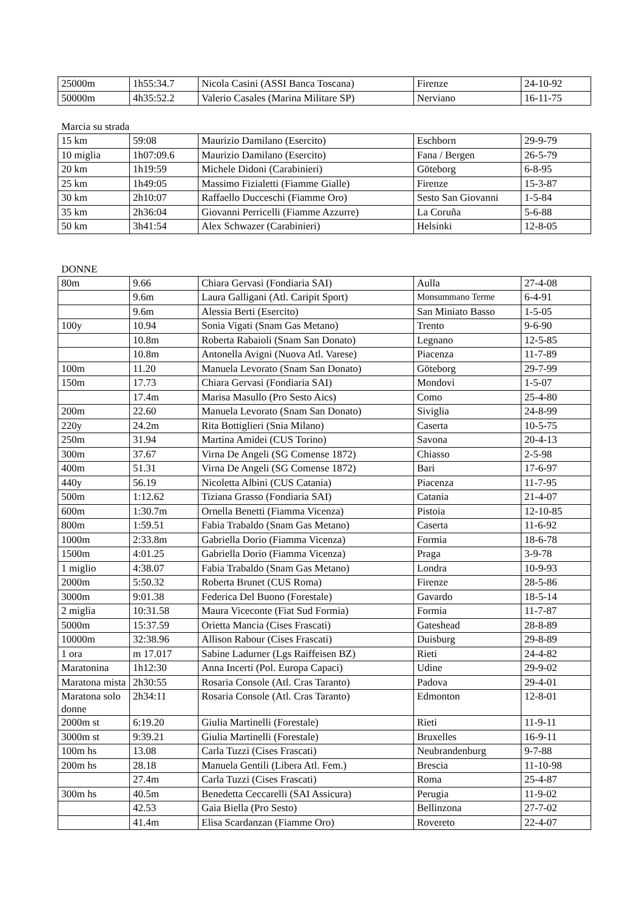| 25000m | 1h55:34.7 | Nicola Casini (ASSI Banca Toscana) | Firenze | 24-10-92 |
| 50000m | 4h35:52.2 | Valerio Casales (Marina Militare SP) | Nerviano | 16-11-75 |
Marcia su strada
| 15 km | 59:08 | Maurizio Damilano (Esercito) | Eschborn | 29-9-79 |
| 10 miglia | 1h07:09.6 | Maurizio Damilano (Esercito) | Fana / Bergen | 26-5-79 |
| 20 km | 1h19:59 | Michele Didoni (Carabinieri) | Göteborg | 6-8-95 |
| 25 km | 1h49:05 | Massimo Fizialetti (Fiamme Gialle) | Firenze | 15-3-87 |
| 30 km | 2h10:07 | Raffaello Ducceschi (Fiamme Oro) | Sesto San Giovanni | 1-5-84 |
| 35 km | 2h36:04 | Giovanni Perricelli (Fiamme Azzurre) | La Coruña | 5-6-88 |
| 50 km | 3h41:54 | Alex Schwazer (Carabinieri) | Helsinki | 12-8-05 |
DONNE
| 80m | 9.66 | Chiara Gervasi (Fondiaria SAI) | Aulla | 27-4-08 |
| | 9.6m | Laura Galligani (Atl. Caripit Sport) | Monsummano Terme | 6-4-91 |
| | 9.6m | Alessia Berti (Esercito) | San Miniato Basso | 1-5-05 |
| 100y | 10.94 | Sonia Vigati (Snam Gas Metano) | Trento | 9-6-90 |
| | 10.8m | Roberta Rabaioli (Snam San Donato) | Legnano | 12-5-85 |
| | 10.8m | Antonella Avigni (Nuova Atl. Varese) | Piacenza | 11-7-89 |
| 100m | 11.20 | Manuela Levorato (Snam San Donato) | Göteborg | 29-7-99 |
| 150m | 17.73 | Chiara Gervasi (Fondiaria SAI) | Mondovì | 1-5-07 |
| | 17.4m | Marisa Masullo (Pro Sesto Aics) | Como | 25-4-80 |
| 200m | 22.60 | Manuela Levorato (Snam San Donato) | Siviglia | 24-8-99 |
| 220y | 24.2m | Rita Bottiglieri (Snia Milano) | Caserta | 10-5-75 |
| 250m | 31.94 | Martina Amidei (CUS Torino) | Savona | 20-4-13 |
| 300m | 37.67 | Virna De Angeli (SG Comense 1872) | Chiasso | 2-5-98 |
| 400m | 51.31 | Virna De Angeli (SG Comense 1872) | Bari | 17-6-97 |
| 440y | 56.19 | Nicoletta Albini (CUS Catania) | Piacenza | 11-7-95 |
| 500m | 1:12.62 | Tiziana Grasso (Fondiaria SAI) | Catania | 21-4-07 |
| 600m | 1:30.7m | Ornella Benetti (Fiamma Vicenza) | Pistoia | 12-10-85 |
| 800m | 1:59.51 | Fabia Trabaldo (Snam Gas Metano) | Caserta | 11-6-92 |
| 1000m | 2:33.8m | Gabriella Dorio (Fiamma Vicenza) | Formia | 18-6-78 |
| 1500m | 4:01.25 | Gabriella Dorio (Fiamma Vicenza) | Praga | 3-9-78 |
| 1 miglio | 4:38.07 | Fabia Trabaldo (Snam Gas Metano) | Londra | 10-9-93 |
| 2000m | 5:50.32 | Roberta Brunet (CUS Roma) | Firenze | 28-5-86 |
| 3000m | 9:01.38 | Federica Del Buono (Forestale) | Gavardo | 18-5-14 |
| 2 miglia | 10:31.58 | Maura Viceconte (Fiat Sud Formia) | Formia | 11-7-87 |
| 5000m | 15:37.59 | Orietta Mancia (Cises Frascati) | Gateshead | 28-8-89 |
| 10000m | 32:38.96 | Allison Rabour (Cises Frascati) | Duisburg | 29-8-89 |
| 1 ora | m 17.017 | Sabine Ladurner (Lgs Raiffeisen BZ) | Rieti | 24-4-82 |
| Maratonina | 1h12:30 | Anna Incerti (Pol. Europa Capaci) | Udine | 29-9-02 |
| Maratona mista | 2h30:55 | Rosaria Console (Atl. Cras Taranto) | Padova | 29-4-01 |
| Maratona solo donne | 2h34:11 | Rosaria Console (Atl. Cras Taranto) | Edmonton | 12-8-01 |
| 2000m st | 6:19.20 | Giulia Martinelli (Forestale) | Rieti | 11-9-11 |
| 3000m st | 9:39.21 | Giulia Martinelli (Forestale) | Bruxelles | 16-9-11 |
| 100m hs | 13.08 | Carla Tuzzi (Cises Frascati) | Neubrandenburg | 9-7-88 |
| 200m hs | 28.18 | Manuela Gentili (Libera Atl. Fem.) | Brescia | 11-10-98 |
| | 27.4m | Carla Tuzzi (Cises Frascati) | Roma | 25-4-87 |
| 300m hs | 40.5m | Benedetta Ceccarelli (SAI Assicura) | Perugia | 11-9-02 |
| | 42.53 | Gaia Biella (Pro Sesto) | Bellinzona | 27-7-02 |
| | 41.4m | Elisa Scardanzan (Fiamme Oro) | Rovereto | 22-4-07 |